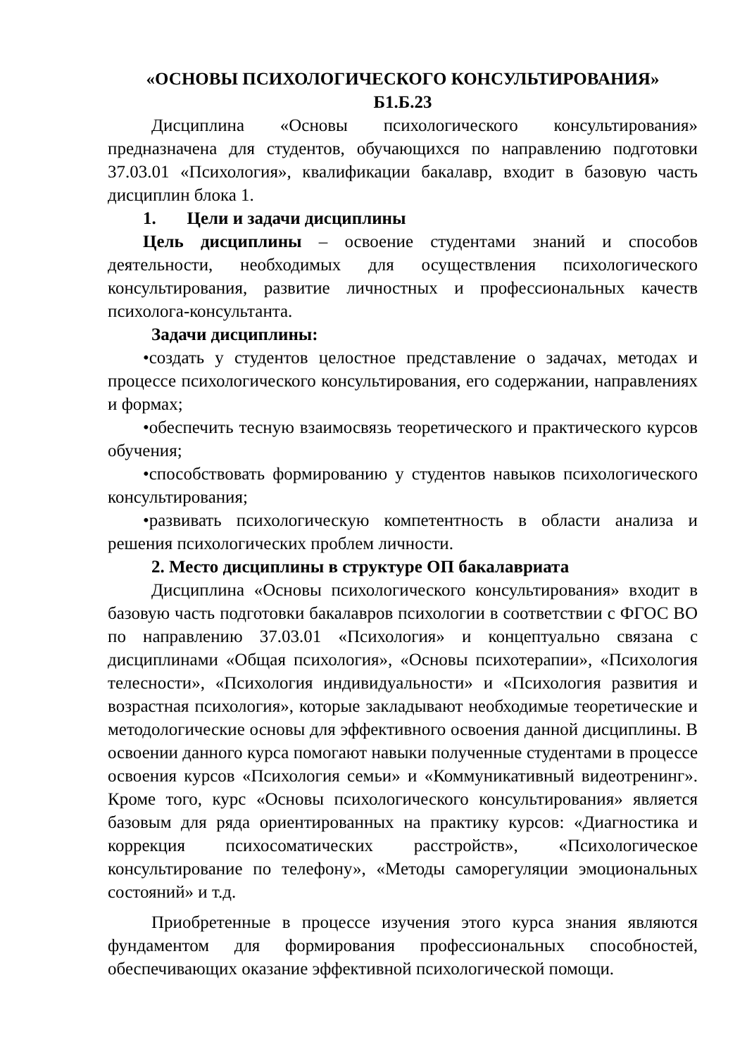«ОСНОВЫ ПСИХОЛОГИЧЕСКОГО КОНСУЛЬТИРОВАНИЯ»
Б1.Б.23
Дисциплина «Основы психологического консультирования» предназначена для студентов, обучающихся по направлению подготовки 37.03.01 «Психология», квалификации бакалавр, входит в базовую часть дисциплин блока 1.
1. Цели и задачи дисциплины
Цель дисциплины – освоение студентами знаний и способов деятельности, необходимых для осуществления психологического консультирования, развитие личностных и профессиональных качеств психолога-консультанта.
Задачи дисциплины:
•создать у студентов целостное представление о задачах, методах и процессе психологического консультирования, его содержании, направлениях и формах;
•обеспечить тесную взаимосвязь теоретического и практического курсов обучения;
•способствовать формированию у студентов навыков психологического консультирования;
•развивать психологическую компетентность в области анализа и решения психологических проблем личности.
2. Место дисциплины в структуре ОП бакалавриата
Дисциплина «Основы психологического консультирования» входит в базовую часть подготовки бакалавров психологии в соответствии с ФГОС ВО по направлению 37.03.01 «Психология» и концептуально связана с дисциплинами «Общая психология», «Основы психотерапии», «Психология телесности», «Психология индивидуальности» и «Психология развития и возрастная психология», которые закладывают необходимые теоретические и методологические основы для эффективного освоения данной дисциплины. В освоении данного курса помогают навыки полученные студентами в процессе освоения курсов «Психология семьи» и «Коммуникативный видеотренинг». Кроме того, курс «Основы психологического консультирования» является базовым для ряда ориентированных на практику курсов: «Диагностика и коррекция психосоматических расстройств», «Психологическое консультирование по телефону», «Методы саморегуляции эмоциональных состояний» и т.д.
Приобретенные в процессе изучения этого курса знания являются фундаментом для формирования профессиональных способностей, обеспечивающих оказание эффективной психологической помощи.